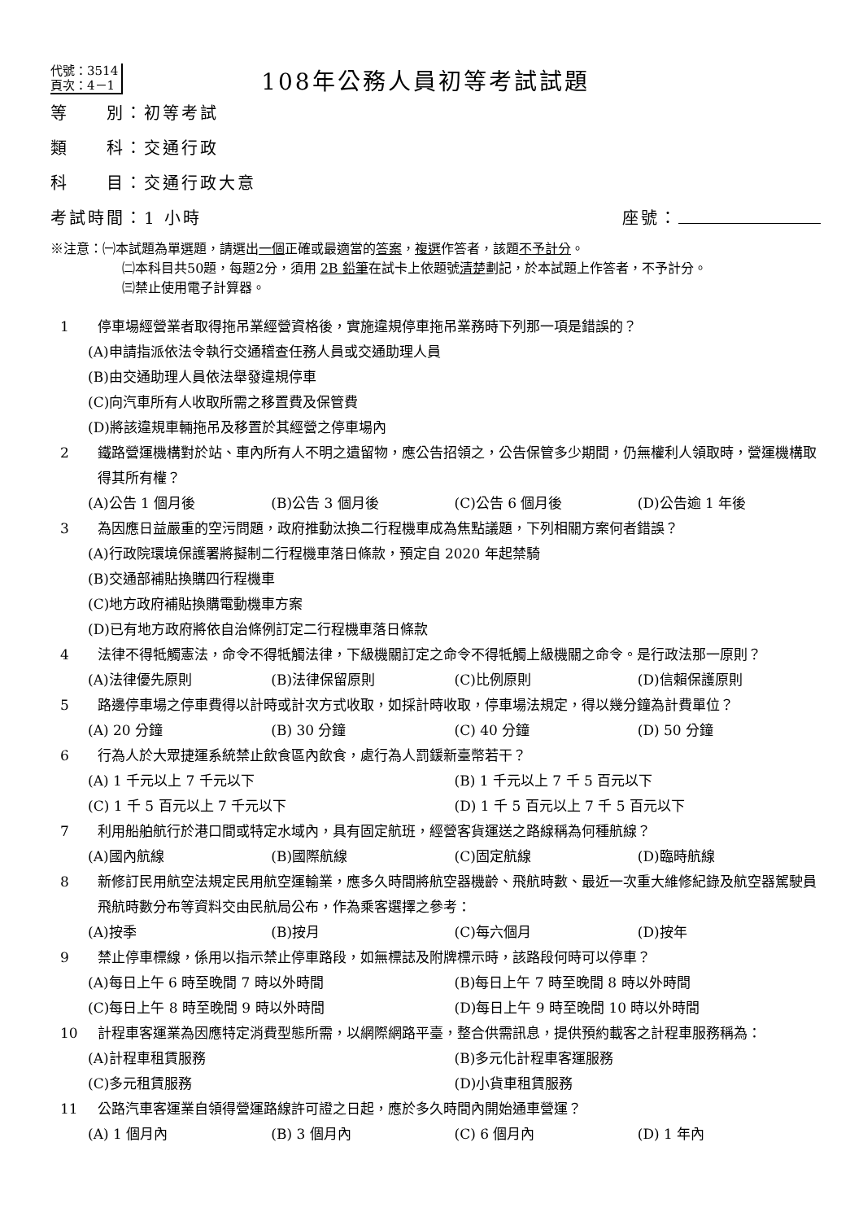代號：3514
頁次：4－1
108年公務人員初等考試試題
等　　別：初等考試
類　　科：交通行政
科　　目：交通行政大意
考試時間：1 小時 座號：
※注意：㈠本試題為單選題，請選出一個正確或最適當的答案，複選作答者，該題不予計分。
㈡本科目共50題，每題2分，須用 2B 鉛筆在試卡上依題號清楚劃記，於本試題上作答者，不予計分。
㈢禁止使用電子計算器。
1 停車場經營業者取得拖吊業經營資格後，實施違規停車拖吊業務時下列那一項是錯誤的？
(A)申請指派依法令執行交通稽查任務人員或交通助理人員
(B)由交通助理人員依法舉發違規停車
(C)向汽車所有人收取所需之移置費及保管費
(D)將該違規車輛拖吊及移置於其經營之停車場內
2 鐵路營運機構對於站、車內所有人不明之遺留物，應公告招領之，公告保管多少期間，仍無權利人領取時，營運機構取得其所有權？
(A)公告 1 個月後 (B)公告 3 個月後 (C)公告 6 個月後 (D)公告逾 1 年後
3 為因應日益嚴重的空污問題，政府推動汰換二行程機車成為焦點議題，下列相關方案何者錯誤？
(A)行政院環境保護署將擬制二行程機車落日條款，預定自 2020 年起禁騎
(B)交通部補貼換購四行程機車
(C)地方政府補貼換購電動機車方案
(D)已有地方政府將依自治條例訂定二行程機車落日條款
4 法律不得牴觸憲法，命令不得牴觸法律，下級機關訂定之命令不得牴觸上級機關之命令。是行政法那一原則？
(A)法律優先原則 (B)法律保留原則 (C)比例原則 (D)信賴保護原則
5 路邊停車場之停車費得以計時或計次方式收取，如採計時收取，停車場法規定，得以幾分鐘為計費單位？
(A) 20 分鐘 (B) 30 分鐘 (C) 40 分鐘 (D) 50 分鐘
6 行為人於大眾捷運系統禁止飲食區內飲食，處行為人罰鍰新臺幣若干？
(A) 1 千元以上 7 千元以下 (B) 1 千元以上 7 千 5 百元以下 (C) 1 千 5 百元以上 7 千元以下 (D) 1 千 5 百元以上 7 千 5 百元以下
7 利用船舶航行於港口間或特定水域內，具有固定航班，經營客貨運送之路線稱為何種航線？
(A)國內航線 (B)國際航線 (C)固定航線 (D)臨時航線
8 新修訂民用航空法規定民用航空運輸業，應多久時間將航空器機齡、飛航時數、最近一次重大維修紀錄及航空器駕駛員飛航時數分布等資料交由民航局公布，作為乘客選擇之參考：
(A)按季 (B)按月 (C)每六個月 (D)按年
9 禁止停車標線，係用以指示禁止停車路段，如無標誌及附牌標示時，該路段何時可以停車？
(A)每日上午 6 時至晚間 7 時以外時間 (B)每日上午 7 時至晚間 8 時以外時間 (C)每日上午 8 時至晚間 9 時以外時間 (D)每日上午 9 時至晚間 10 時以外時間
10 計程車客運業為因應特定消費型態所需，以網際網路平臺，整合供需訊息，提供預約載客之計程車服務稱為：
(A)計程車租賃服務 (B)多元化計程車客運服務 (C)多元租賃服務 (D)小貨車租賃服務
11 公路汽車客運業自領得營運路線許可證之日起，應於多久時間內開始通車營運？
(A) 1 個月內 (B) 3 個月內 (C) 6 個月內 (D) 1 年內